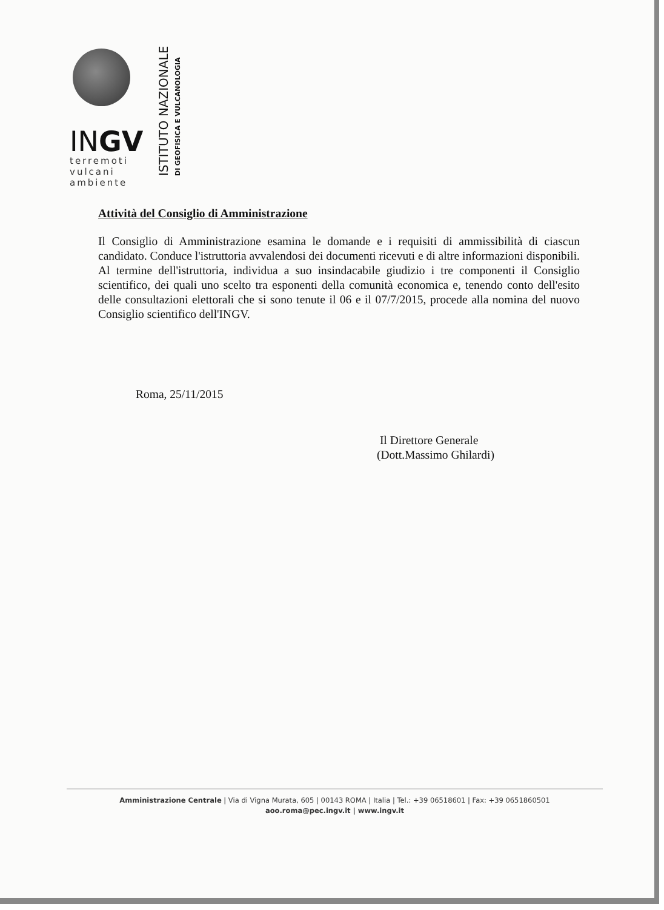INGV
terremoti
vulcani
ambiente
ISTITUTO NAZIONALE DI GEOFISICA E VULCANOLOGIA
Attività del Consiglio di Amministrazione
Il Consiglio di Amministrazione esamina le domande e i requisiti di ammissibilità di ciascun candidato. Conduce l'istruttoria avvalendosi dei documenti ricevuti e di altre informazioni disponibili. Al termine dell'istruttoria, individua a suo insindacabile giudizio i tre componenti il Consiglio scientifico, dei quali uno scelto tra esponenti della comunità economica e, tenendo conto dell'esito delle consultazioni elettorali che si sono tenute il 06 e il 07/7/2015, procede alla nomina del nuovo Consiglio scientifico dell'INGV.
Roma, 25/11/2015
Il Direttore Generale
(Dott.Massimo Ghilardi)
Amministrazione Centrale | Via di Vigna Murata, 605 | 00143 ROMA | Italia | Tel.: +39 06518601 | Fax: +39 0651860501
aoo.roma@pec.ingv.it | www.ingv.it